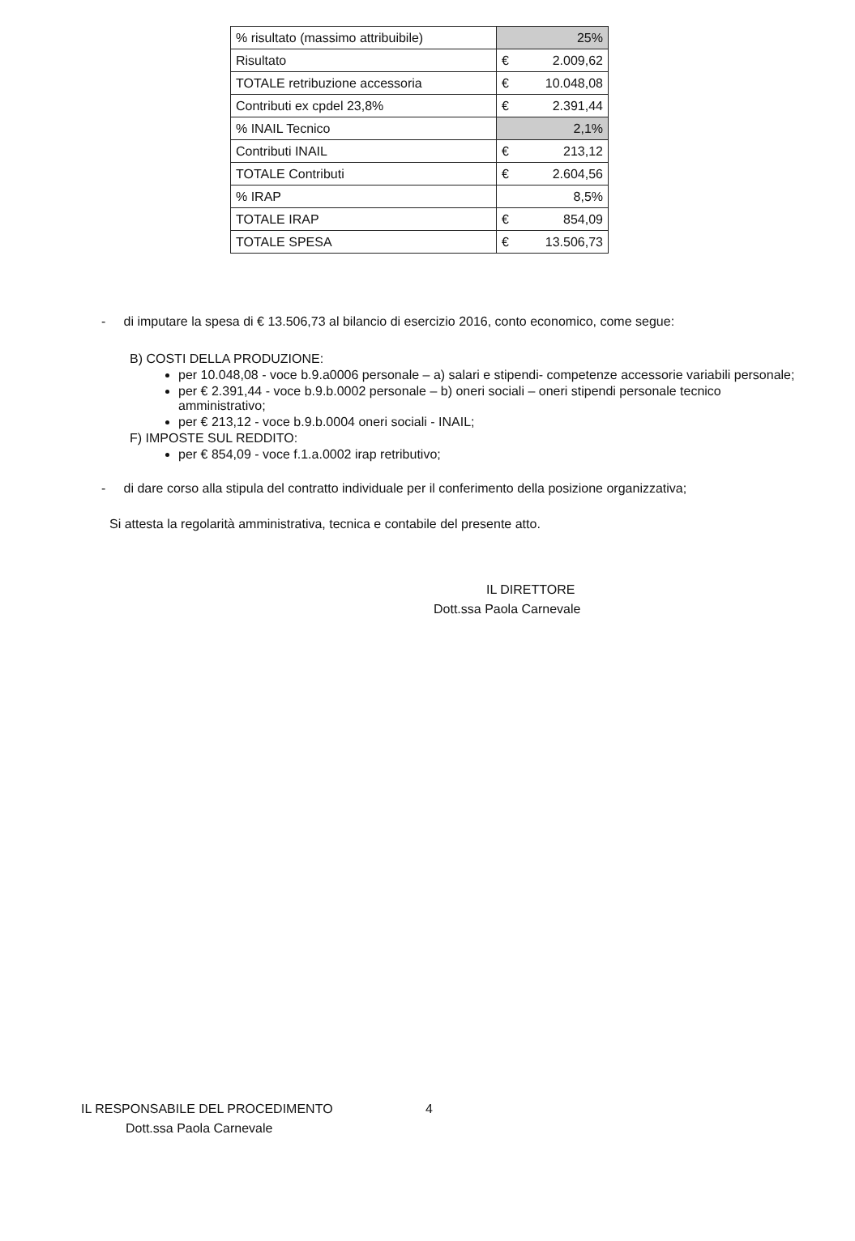| % risultato (massimo attribuibile) | 25% |
| Risultato | € 2.009,62 |
| TOTALE retribuzione accessoria | € 10.048,08 |
| Contributi ex cpdel 23,8% | € 2.391,44 |
| % INAIL Tecnico | 2,1% |
| Contributi INAIL | € 213,12 |
| TOTALE Contributi | € 2.604,56 |
| % IRAP | 8,5% |
| TOTALE IRAP | € 854,09 |
| TOTALE SPESA | € 13.506,73 |
- di imputare la spesa di € 13.506,73 al bilancio di esercizio 2016, conto economico, come segue:
B) COSTI DELLA PRODUZIONE:
per 10.048,08 - voce b.9.a0006 personale – a) salari e stipendi- competenze accessorie variabili personale;
per € 2.391,44 - voce b.9.b.0002 personale – b) oneri sociali – oneri stipendi personale tecnico amministrativo;
per € 213,12 - voce b.9.b.0004 oneri sociali - INAIL;
F) IMPOSTE SUL REDDITO:
per € 854,09 - voce f.1.a.0002 irap retributivo;
- di dare corso alla stipula del contratto individuale per il conferimento della posizione organizzativa;
Si attesta la regolarità amministrativa, tecnica e contabile del presente atto.
IL DIRETTORE
Dott.ssa Paola Carnevale
IL RESPONSABILE DEL PROCEDIMENTO 4
Dott.ssa Paola Carnevale